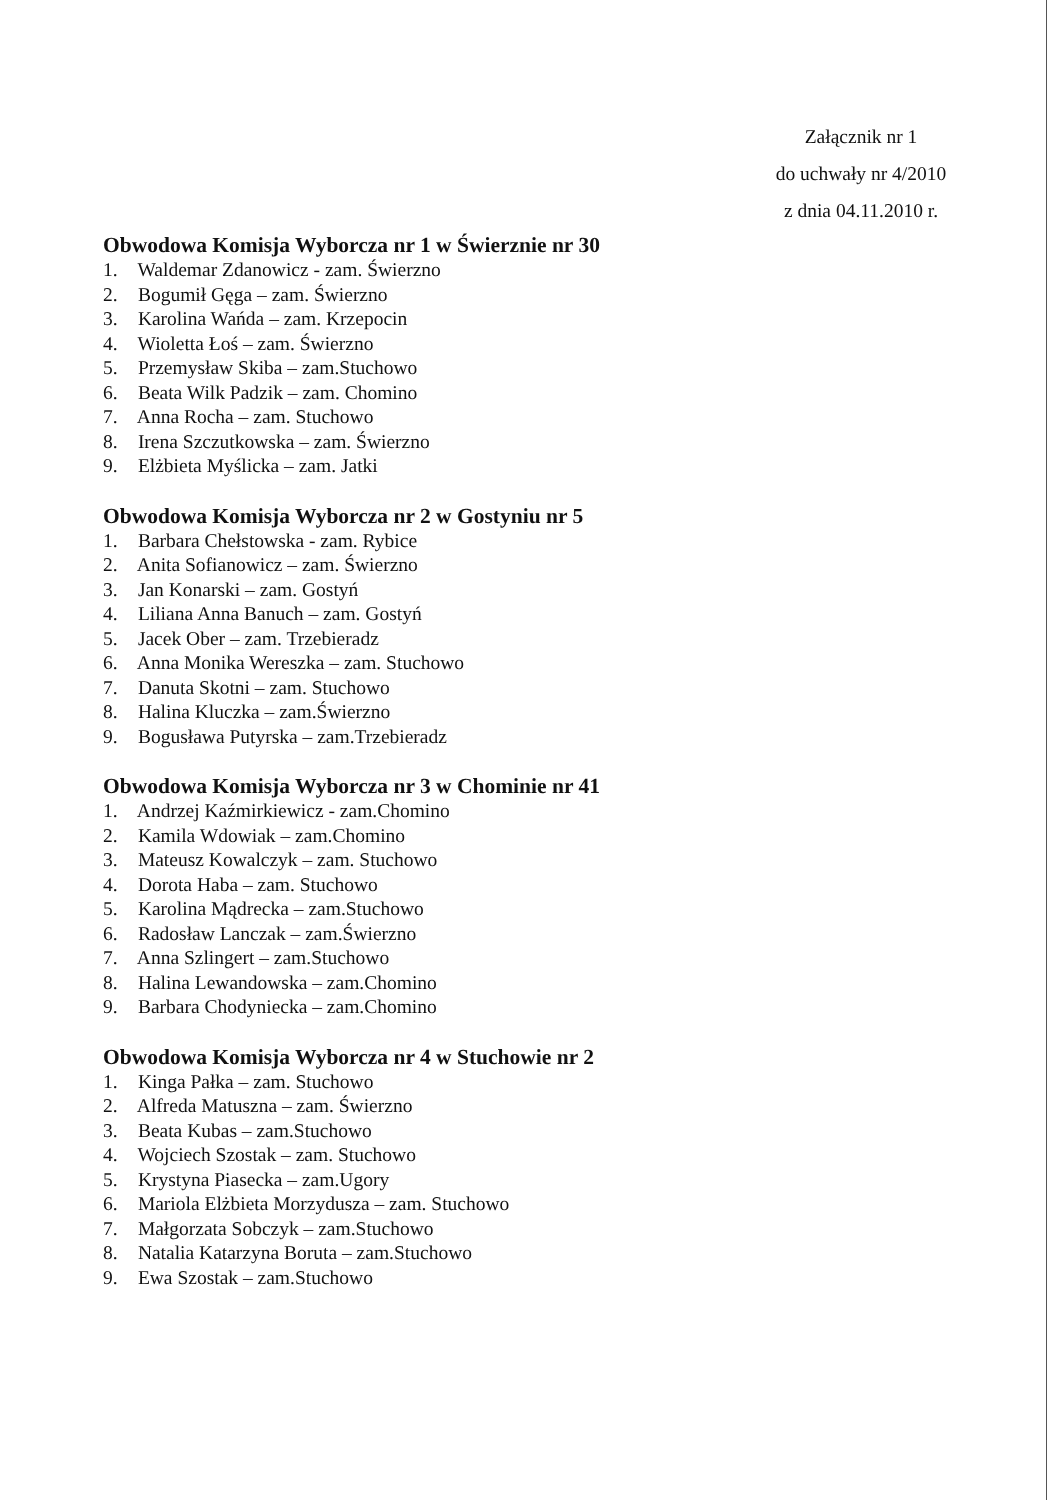Załącznik nr 1
do uchwały nr 4/2010
z dnia 04.11.2010 r.
Obwodowa Komisja Wyborcza nr 1 w Świerznie nr 30
1. Waldemar Zdanowicz - zam. Świerzno
2. Bogumił Gęga – zam. Świerzno
3. Karolina Wańda – zam. Krzepocin
4. Wioletta Łoś – zam. Świerzno
5. Przemysław Skiba – zam.Stuchowo
6. Beata Wilk Padzik – zam. Chomino
7. Anna Rocha – zam. Stuchowo
8. Irena Szczutkowska – zam. Świerzno
9. Elżbieta Myślicka – zam. Jatki
Obwodowa Komisja Wyborcza nr 2 w Gostyniu nr 5
1. Barbara Chełstowska - zam. Rybice
2. Anita Sofianowicz – zam. Świerzno
3. Jan Konarski – zam. Gostyń
4. Liliana Anna Banuch – zam. Gostyń
5. Jacek Ober – zam. Trzebieradz
6. Anna Monika Wereszka – zam. Stuchowo
7. Danuta Skotni – zam. Stuchowo
8. Halina Kluczka – zam.Świerzno
9. Bogusława Putyrska – zam.Trzebieradz
Obwodowa Komisja Wyborcza nr 3 w Chominie nr 41
1. Andrzej Kaźmirkiewicz - zam.Chomino
2. Kamila Wdowiak – zam.Chomino
3. Mateusz Kowalczyk – zam. Stuchowo
4. Dorota Haba – zam. Stuchowo
5. Karolina Mądrecka – zam.Stuchowo
6. Radosław Lanczak – zam.Świerzno
7. Anna Szlingert – zam.Stuchowo
8. Halina Lewandowska – zam.Chomino
9. Barbara Chodyniecka – zam.Chomino
Obwodowa Komisja Wyborcza nr 4 w Stuchowie nr 2
1. Kinga Pałka – zam. Stuchowo
2. Alfreda Matuszna – zam. Świerzno
3. Beata Kubas – zam.Stuchowo
4. Wojciech Szostak – zam. Stuchowo
5. Krystyna Piasecka – zam.Ugory
6. Mariola Elżbieta Morzydusza – zam. Stuchowo
7. Małgorzata Sobczyk – zam.Stuchowo
8. Natalia Katarzyna Boruta – zam.Stuchowo
9. Ewa Szostak – zam.Stuchowo